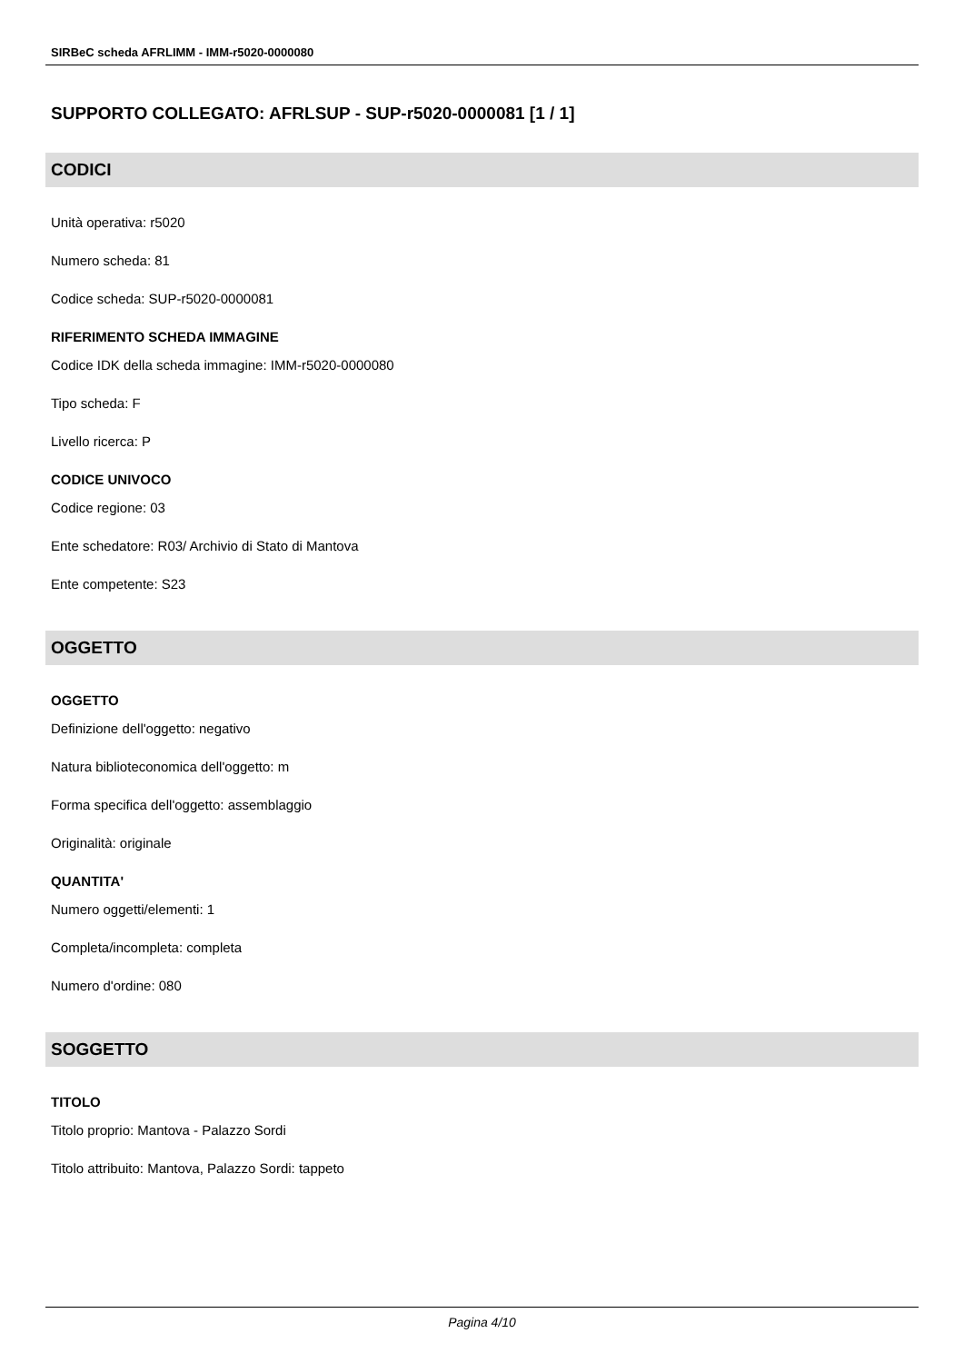SIRBeC scheda AFRLIMM - IMM-r5020-0000080
SUPPORTO COLLEGATO: AFRLSUP - SUP-r5020-0000081 [1 / 1]
CODICI
Unità operativa: r5020
Numero scheda: 81
Codice scheda: SUP-r5020-0000081
RIFERIMENTO SCHEDA IMMAGINE
Codice IDK della scheda immagine: IMM-r5020-0000080
Tipo scheda: F
Livello ricerca: P
CODICE UNIVOCO
Codice regione: 03
Ente schedatore: R03/ Archivio di Stato di Mantova
Ente competente: S23
OGGETTO
OGGETTO
Definizione dell'oggetto: negativo
Natura biblioteconomica dell'oggetto: m
Forma specifica dell'oggetto: assemblaggio
Originalità: originale
QUANTITA'
Numero oggetti/elementi: 1
Completa/incompleta: completa
Numero d'ordine: 080
SOGGETTO
TITOLO
Titolo proprio: Mantova - Palazzo Sordi
Titolo attribuito: Mantova, Palazzo Sordi: tappeto
Pagina 4/10